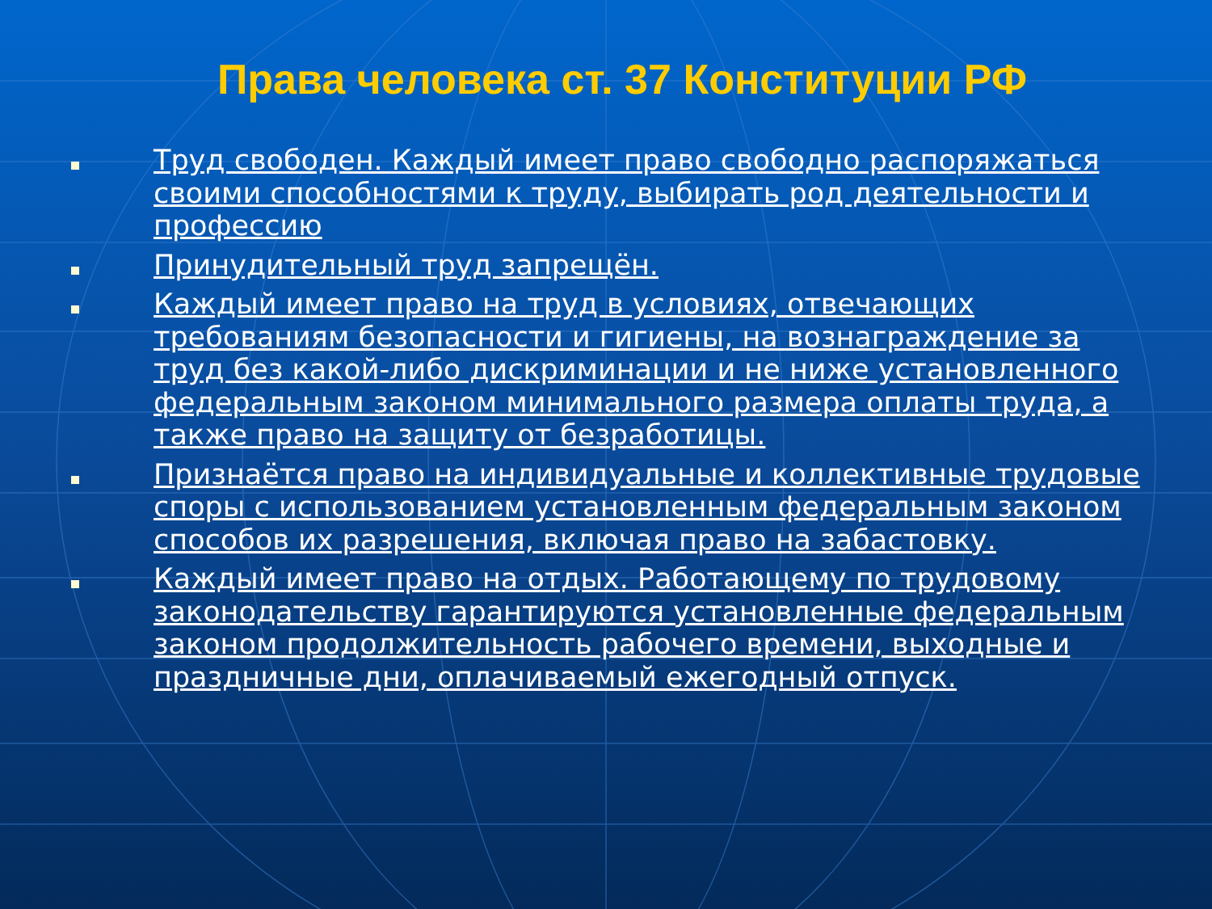Права человека ст. 37 Конституции РФ
Труд свободен. Каждый имеет право свободно распоряжаться своими способностями к труду, выбирать род деятельности и профессию
Принудительный труд запрещён.
Каждый имеет право на труд в условиях, отвечающих требованиям безопасности и гигиены, на вознаграждение за труд без какой-либо дискриминации и не ниже установленного федеральным законом минимального размера оплаты труда, а также право на защиту от безработицы.
Признаётся право на индивидуальные и коллективные трудовые споры с использованием установленным федеральным законом способов их разрешения, включая право на забастовку.
Каждый имеет право на отдых. Работающему по трудовому законодательству гарантируются установленные федеральным законом продолжительность рабочего времени, выходные и праздничные дни, оплачиваемый ежегодный отпуск.